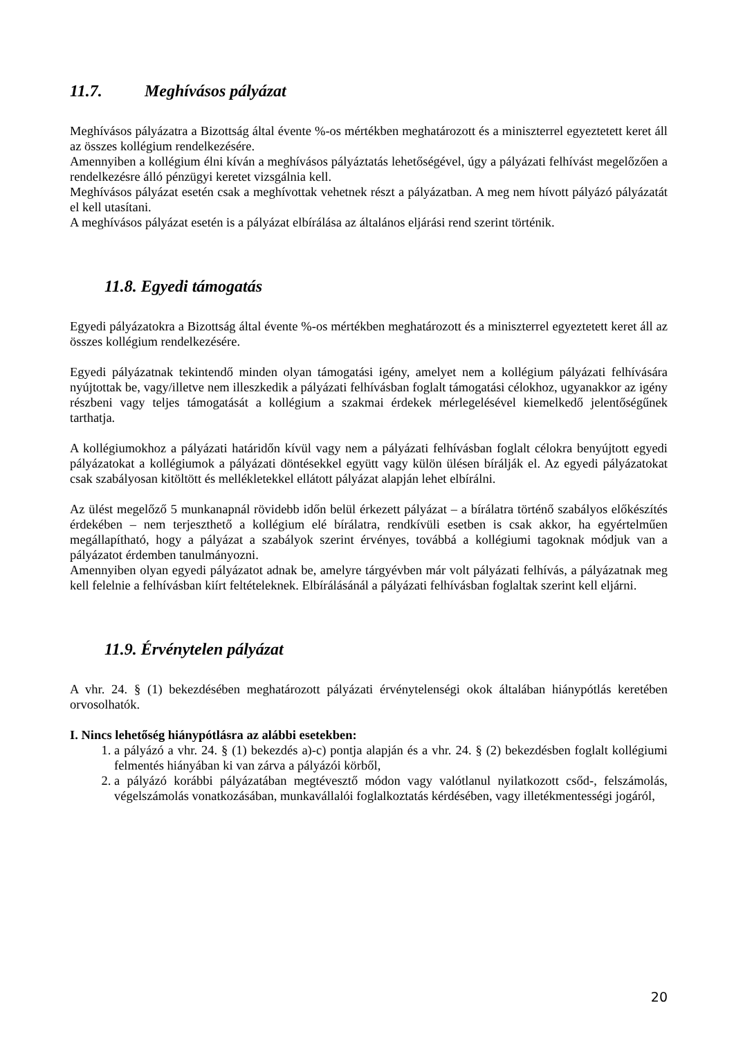11.7. Meghívásos pályázat
Meghívásos pályázatra a Bizottság által évente %-os mértékben meghatározott és a miniszterrel egyeztetett keret áll az összes kollégium rendelkezésére.
Amennyiben a kollégium élni kíván a meghívásos pályáztatás lehetőségével, úgy a pályázati felhívást megelőzően a rendelkezésre álló pénzügyi keretet vizsgálnia kell.
Meghívásos pályázat esetén csak a meghívottak vehetnek részt a pályázatban. A meg nem hívott pályázó pályázatát el kell utasítani.
A meghívásos pályázat esetén is a pályázat elbírálása az általános eljárási rend szerint történik.
11.8. Egyedi támogatás
Egyedi pályázatokra a Bizottság által évente %-os mértékben meghatározott és a miniszterrel egyeztetett keret áll az összes kollégium rendelkezésére.
Egyedi pályázatnak tekintendő minden olyan támogatási igény, amelyet nem a kollégium pályázati felhívására nyújtottak be, vagy/illetve nem illeszkedik a pályázati felhívásban foglalt támogatási célokhoz, ugyanakkor az igény részbeni vagy teljes támogatását a kollégium a szakmai érdekek mérlegelésével kiemelkedő jelentőségűnek tarthatja.
A kollégiumokhoz a pályázati határidőn kívül vagy nem a pályázati felhívásban foglalt célokra benyújtott egyedi pályázatokat a kollégiumok a pályázati döntésekkel együtt vagy külön ülésen bírálják el. Az egyedi pályázatokat csak szabályosan kitöltött és mellékletekkel ellátott pályázat alapján lehet elbírálni.
Az ülést megelőző 5 munkanapnál rövidebb időn belül érkezett pályázat – a bírálatra történő szabályos előkészítés érdekében – nem terjeszthető a kollégium elé bírálatra, rendkívüli esetben is csak akkor, ha egyértelműen megállapítható, hogy a pályázat a szabályok szerint érvényes, továbbá a kollégiumi tagoknak módjuk van a pályázatot érdemben tanulmányozni.
Amennyiben olyan egyedi pályázatot adnak be, amelyre tárgyévben már volt pályázati felhívás, a pályázatnak meg kell felelnie a felhívásban kiírt feltételeknek. Elbírálásánál a pályázati felhívásban foglaltak szerint kell eljárni.
11.9. Érvénytelen pályázat
A vhr. 24. § (1) bekezdésében meghatározott pályázati érvénytelenségi okok általában hiánypótlás keretében orvosolhatók.
I. Nincs lehetőség hiánypótlásra az alábbi esetekben:
1. a pályázó a vhr. 24. § (1) bekezdés a)-c) pontja alapján és a vhr. 24. § (2) bekezdésben foglalt kollégiumi felmentés hiányában ki van zárva a pályázói körből,
2. a pályázó korábbi pályázatában megtévesztő módon vagy valótlanul nyilatkozott csőd-, felszámolás, végelszámolás vonatkozásában, munkavállalói foglalkoztatás kérdésében, vagy illetékmentességi jogáról,
20